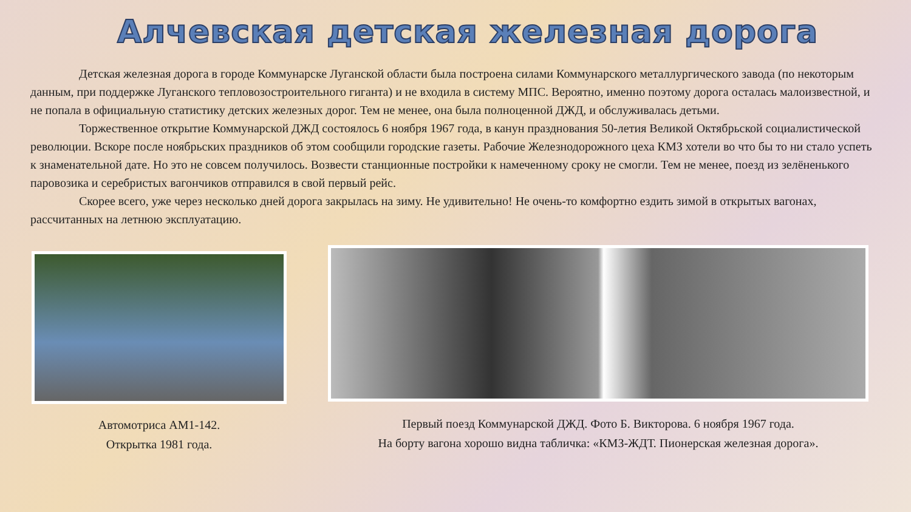Алчевская детская железная дорога
Детская железная дорога в городе Коммунарске Луганской области была построена силами Коммунарского металлургического завода (по некоторым данным, при поддержке Луганского тепловозостроительного гиганта) и не входила в систему МПС. Вероятно, именно поэтому дорога осталась малоизвестной, и не попала в официальную статистику детских железных дорог. Тем не менее, она была полноценной ДЖД, и обслуживалась детьми.
Торжественное открытие Коммунарской ДЖД состоялось 6 ноября 1967 года, в канун празднования 50-летия Великой Октябрьской социалистической революции. Вскоре после ноябрьских праздников об этом сообщили городские газеты. Рабочие Железнодорожного цеха КМЗ хотели во что бы то ни стало успеть к знаменательной дате. Но это не совсем получилось. Возвести станционные постройки к намеченному сроку не смогли. Тем не менее, поезд из зелёненького паровозика и серебристых вагончиков отправился в свой первый рейс.
Скорее всего, уже через несколько дней дорога закрылась на зиму. Не удивительно! Не очень-то комфортно ездить зимой в открытых вагонах, рассчитанных на летнюю эксплуатацию.
Автомотриса АМ1-142.
Открытка 1981 года.
Первый поезд Коммунарской ДЖД. Фото Б. Викторова. 6 ноября 1967 года.
На борту вагона хорошо видна табличка: «КМЗ-ЖДТ. Пионерская железная дорога».